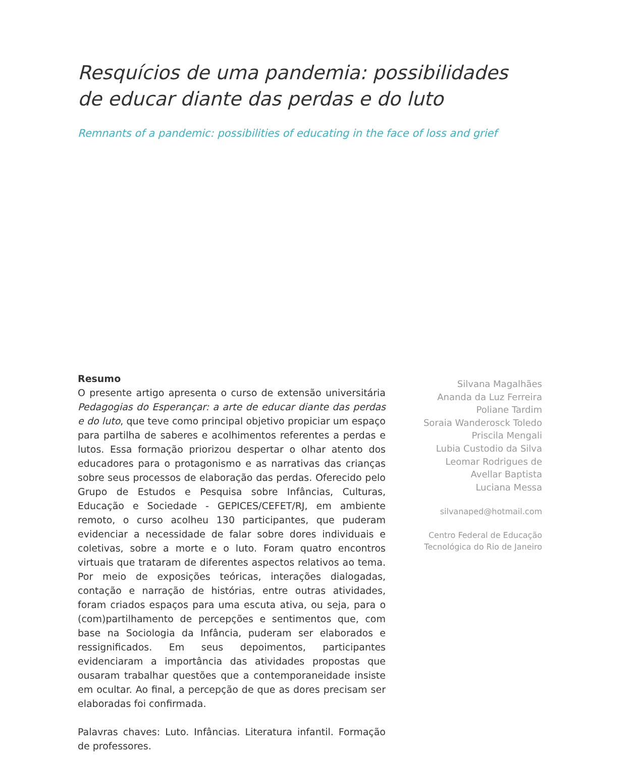Resquícios de uma pandemia: possibilidades de educar diante das perdas e do luto
Remnants of a pandemic: possibilities of educating in the face of loss and grief
Resumo
O presente artigo apresenta o curso de extensão universitária Pedagogias do Esperançar: a arte de educar diante das perdas e do luto, que teve como principal objetivo propiciar um espaço para partilha de saberes e acolhimentos referentes a perdas e lutos. Essa formação priorizou despertar o olhar atento dos educadores para o protagonismo e as narrativas das crianças sobre seus processos de elaboração das perdas. Oferecido pelo Grupo de Estudos e Pesquisa sobre Infâncias, Culturas, Educação e Sociedade - GEPICES/CEFET/RJ, em ambiente remoto, o curso acolheu 130 participantes, que puderam evidenciar a necessidade de falar sobre dores individuais e coletivas, sobre a morte e o luto. Foram quatro encontros virtuais que trataram de diferentes aspectos relativos ao tema. Por meio de exposições teóricas, interações dialogadas, contação e narração de histórias, entre outras atividades, foram criados espaços para uma escuta ativa, ou seja, para o (com)partilhamento de percepções e sentimentos que, com base na Sociologia da Infância, puderam ser elaborados e ressignificados. Em seus depoimentos, participantes evidenciaram a importância das atividades propostas que ousaram trabalhar questões que a contemporaneidade insiste em ocultar. Ao final, a percepção de que as dores precisam ser elaboradas foi confirmada.
Palavras chaves: Luto. Infâncias. Literatura infantil. Formação de professores.
Silvana Magalhães
Ananda da Luz Ferreira
Poliane Tardim
Soraia Wanderosck Toledo
Priscila Mengali
Lubia Custodio da Silva
Leomar Rodrigues de
Avellar Baptista
Luciana Messa
silvanaped@hotmail.com
Centro Federal de Educação
Tecnológica do Rio de Janeiro